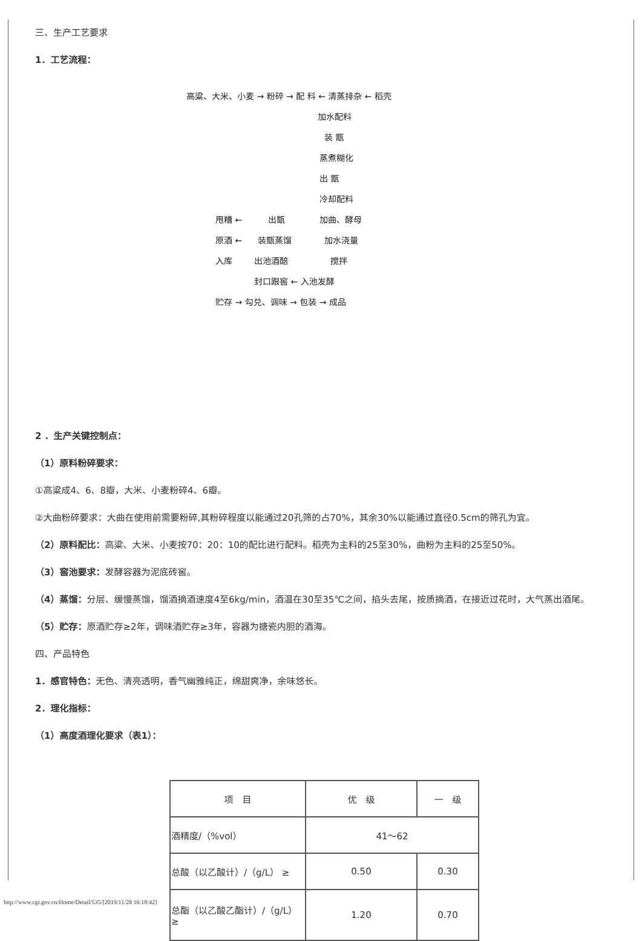三、生产工艺要求
1．工艺流程：
高粱、大米、小麦 → 粉碎 → 配 料 ← 清蒸排杂 ← 稻壳
加水配料
装 甑
蒸煮糊化
出 甑
冷却配料
甩糟 ← 出甑 加曲、酵母
原酒 ← 装甑蒸馏 加水浇量
入库 出池酒醅 搅拌
封口跟窖 ← 入池发酵
贮存 → 勾兑、调味 → 包装 → 成品
2 ．生产关键控制点：
（1）原料粉碎要求：
①高粱成4、6、8瓣，大米、小麦粉碎4、6瓣。
②大曲粉碎要求：大曲在使用前需要粉碎,其粉碎程度以能通过20孔筛的占70%，其余30%以能通过直径0.5cm的筛孔为宜。
（2）原料配比：高粱、大米、小麦按70：20：10的配比进行配料。稻壳为主料的25至30%，曲粉为主料的25至50%。
（3）窖池要求：发酵容器为泥底砖窖。
（4）蒸馏：分层、缓慢蒸馏，馏酒摘酒速度4至6kg/min，酒温在30至35℃之间，掐头去尾，按质摘酒，在接近过花时，大气蒸出酒尾。
（5）贮存：原酒贮存≥2年，调味酒贮存≥3年，容器为搪瓷内胆的酒海。
四、产品特色
1．感官特色：无色、清亮透明，香气幽雅纯正，绵甜爽净，余味悠长。
2．理化指标：
（1）高度酒理化要求（表1）：
| 项 目 | 优 级 | 一 级 |
| 酒精度/（%vol） | 41～62 | |
| 总酸（以乙酸计）/（g/L） ≥ | 0.50 | 0.30 |
| 总酯（以乙酸乙酯计）/（g/L）≥ | 1.20 | 0.70 |
http://www.cgi.gov.cn/Home/Detail/535/[2019/11/28 16:18:42]